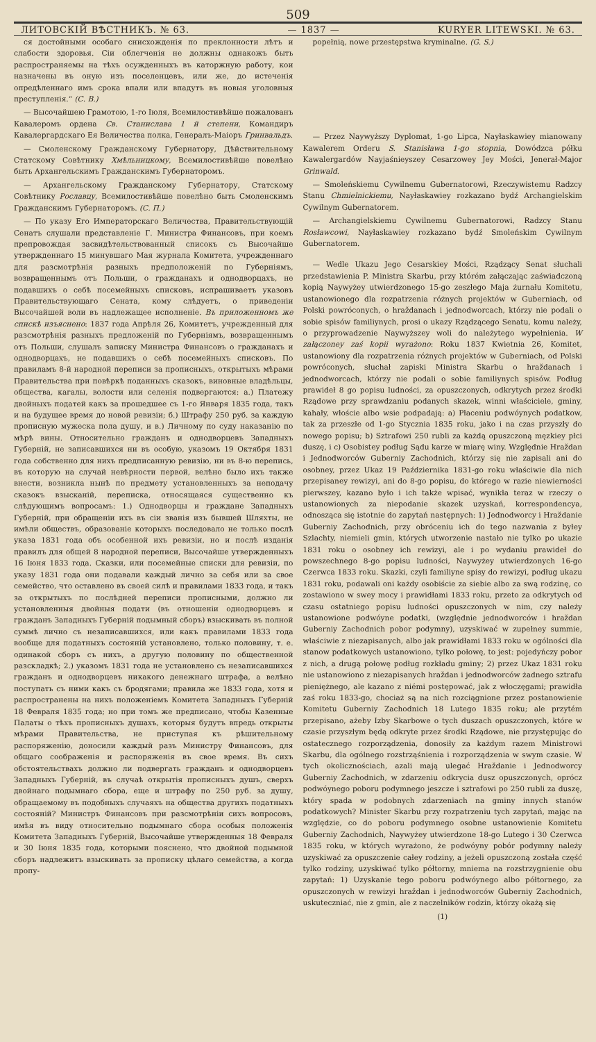509
ЛИТОВСКІЙ ВѢСТНИКЪ. № 63. — 1837 — KURYER LITEWSKI. № 63.
ся достойными особаго снисхожденія по преклонности лѣтъ и слабости здоровья. Сіи облегченія не должны однакожъ быть распространяемы на тѣхъ осужденныхъ въ каторжную работу, кои назначены въ оную изъ поселенцевъ, или же, до истеченія опредѣленнаго имъ срока впали или впадутъ въ новыя уголовныя преступленія.“ (С. В.)
— Высочайшею Грамотою, 1-го Іюля, Всемилостивѣйше пожалованъ Кавалеромъ ордена Св. Станислава 1 й степени, Командиръ Кавалергардскаго Ея Величества полка, Генералъ-Маіоръ Гринвальдъ.
— Смоленскому Гражданскому Губернатору, Дѣйствительному Статскому Совѣтнику Хмѣльницкому, Всемилостивѣйше повелѣно быть Архангельскимъ Гражданскимъ Губернаторомъ.
— Архангельскому Гражданскому Губернатору, Статскому Совѣтнику Рославцу, Всемилостивѣйше повелѣно быть Смоленскимъ Гражданскимъ Губернаторомъ. (С. П.)
— По указу Его Императорскаго Величества, Правительствующій Сенатъ слушали представленіе Г. Министра Финансовъ, при коемъ препровождая засвидѣтельствованный списокъ съ Высочайше утвержденнаго 15 минувшаго Мая журнала Комитета, учрежденнаго для разсмотрѣнія разныхъ предположеній по Губерніямъ, возвращеннымъ отъ Польши, о гражданахъ и однодворцахъ, не подавшихъ о себѣ посемейныхъ списковъ, испрашиваетъ указовъ Правительствующаго Сената, кому слѣдуетъ, о приведеніи Высочайшей воли въ надлежащее исполненіе. Въ приложенномъ же спискѣ изъяснено: 1837 года Апрѣля 26, Комитетъ, учрежденный для разсмотрѣнія разныхъ предложеній по Губерніямъ, возвращеннымъ отъ Польши, слушалъ записку Министра Финансовъ о гражданахъ и однодворцахъ, не подавшихъ о себѣ посемейныхъ списковъ. По правиламъ 8-й народной переписи за прописныхъ, открытыхъ мѣрами Правительства при повѣркѣ поданныхъ сказокъ, виновные владѣльцы, общества, кагалы, волости или селенія подвергаются: а.) Платежу двойныхъ податей какъ за прошедшее съ 1-го Января 1835 года, такъ и на будущее время до новой ревизіи; б.) Штрафу 250 руб. за каждую прописную мужеска пола душу, и в.) Личному по суду наказанію по мѣрѣ вины. Относительно гражданъ и однодворцевъ Западныхъ Губерній, не записавшихся ни въ особую, указомъ 19 Октября 1831 года собственно для нихъ предписанную ревизію, ни въ 8-ю перепись, въ которую на случай невѣрности первой, велѣно было ихъ также внести, возникла нынѣ по предмету установленныхъ за неподачу сказокъ взысканій, переписка, относящаяся существенно къ слѣдующимъ вопросамъ: 1.) Однодворцы и граждане Западныхъ Губерній, при обращеніи ихъ въ сіи званія изъ бывшей Шляхты, не имѣли обществъ, образованіе которыхъ последовало не только послѣ указа 1831 года объ особенной ихъ ревизіи, но и послѣ изданія правилъ для общей 8 народной переписи, Высочайше утвержденныхъ 16 Іюня 1833 года. Сказки, или посемейные списки для ревизіи, по указу 1831 года они подавали каждый лично за себя или за свое семейство, что оставлено въ своей силѣ и правилами 1833 года, и такъ за открытыхъ по послѣдней переписи прописными, должно ли установленныя двойныя подати (въ отношеніи однодворцевъ и гражданъ Западныхъ Губерній подымный сборъ) взыскивать въ полной суммѣ лично съ незаписавшихся, или какъ правилами 1833 года вообще для податныхъ состояній установлено, только половину, т. е. одинакой сборъ съ нихъ, а другую половину по общественной разскладкѣ; 2.) указомъ 1831 года не установлено съ незаписавшихся гражданъ и однодворцевъ никакого денежнаго штрафа, а велѣно поступать съ ними какъ съ бродягами; правила же 1833 года, хотя и распространены на нихъ положеніемъ Комитета Западныхъ Губерній 18 Февраля 1835 года; но при томъ же предписано, чтобы Казенные Палаты о тѣхъ прописныхъ душахъ, которыя будутъ впредь открыты мѣрами Правительства, не приступая къ рѣшительному распоряженію, доносили каждый разъ Министру Финансовъ, для общаго соображенія и распоряженія въ свое время. Въ сихъ обстоятельствахъ должно ли подвергать гражданъ и однодворцевъ Западныхъ Губерній, въ случаѣ открытія прописныхъ душъ, сверхъ двойнаго подымнаго сбора, еще и штрафу по 250 руб. за душу, обращаемому въ подобныхъ случаяхъ на общества другихъ податныхъ состояній? Министръ Финансовъ при разсмотрѣніи сихъ вопросовъ, имѣя въ виду относительно подымнаго сбора особыя положенія Комитета Западныхъ Губерній, Высочайше утвержденныя 18 Февраля и 30 Іюня 1835 года, которыми пояснено, что двойной подымной сборъ надлежитъ взыскивать за прописку цѣлаго семейства, а когда пропу-
popełnią, nowe przestępstwa kryminalne. (G. S.)
— Przez Naywyższy Dyplomat, 1-go Lipca, Nayłaskawiey mianowany Kawalerem Orderu S. Stanisława 1-go stopnia, Dowódzca półku Kawalergardów Nayjaśnieyszey Cesarzowey Jey Mości, Jenerał-Major Grinwald.
— Smoleńskiemu Cywilnemu Gubernatorowi, Rzeczywistemu Radzcy Stanu Chmielnickiemu, Nayłaskawiey rozkazano bydź Archangielskim Cywilnym Gubernatorem.
— Archangielskiemu Cywilnemu Gubernatorowi, Radzcy Stanu Rosławcowi, Nayłaskawiey rozkazano bydź Smoleńskim Cywilnym Gubernatorem.
— Wedle Ukazu Jego Cesarskiey Mości, Rządzący Senat słuchali przedstawienia P. Ministra Skarbu, przy którém załączając zaświadczoną kopią Naywyżey utwierdzonego 15-go zeszłego Maja żurnału Komitetu, ustanowionego dla rozpatrzenia różnych projektów w Guberniach, od Polski powróconych, o hraždanach i jednodworcach, którzy nie podali o sobie spisów familiynych, prosi o ukazy Rządzącego Senatu, komu należy, o przyprowadzenie Naywyższey woli do należytego wypełnienia. W załączoney zaś kopii wyrażono: Roku 1837 Kwietnia 26, Komitet, ustanowiony dla rozpatrzenia różnych projektów w Guberniach, od Polski powróconych, słuchał zapiski Ministra Skarbu o hraždanach i jednodworcach, którzy nie podali o sobie familiynych spisów. Podług prawideł 8 go popisu ludności, za opuszczonych, odkrytych przez środki Rządowe przy sprawdzaniu podanych skazek, winni właściciele, gminy, kahały, włoście albo wsie podpadają: a) Płaceniu podwóynych podatkow, tak za przeszłe od 1-go Stycznia 1835 roku, jako i na czas przyszły do nowego popisu; b) Sztrafowi 250 rubli za każdą opuszczoną męzkiey płci duszę, i c) Osobistey podług Sądu karze w miarę winy. Względnie Hraždan i Jednodworców Guberniy Zachodnich, którzy się nie zapisali ani do osobney, przez Ukaz 19 Października 1831-go roku właściwie dla nich przepisaney rewizyi, ani do 8-go popisu, do którego w razie niewierności pierwszey, kazano było i ich także wpisać, wynikła teraz w rzeczy o ustanowionych za niepodanie skazek uzyskań, korrespondencya, odnosząca się istotnie do zapytań następnych: 1) Jednodworcy i Hraždanie Guberniy Zachodnich, przy obróceniu ich do tego nazwania z byłey Szlachty, niemieli gmin, których utworzenie nastało nie tylko po ukazie 1831 roku o osobney ich rewizyi, ale i po wydaniu prawideł do powszechnego 8-go popisu ludności, Naywyżey utwierdzonych 16-go Czerwca 1833 roku. Skazki, czyli familiyne spisy do rewizyi, podług ukazu 1831 roku, podawali oni każdy osobiście za siebie albo za swą rodzinę, co zostawiono w swey mocy i prawidłami 1833 roku, przeto za odkrytych od czasu ostatniego popisu ludności opuszczonych w nim, czy należy ustanowione podwóyne podatki, (względnie jednodworców i hraždan Guberniy Zachodnich pobor podymny), uzyskiwać w zupełney summie, właściwie z niezapisanych, albo jak prawidłami 1833 roku w ogólności dla stanow podatkowych ustanowiono, tylko połowę, to jest: pojedyńczy pobor z nich, a drugą połowę podług rozkładu gminy; 2) przez Ukaz 1831 roku nie ustanowiono z niezapisanych hraždan i jednodworców żadnego sztrafu pieniężnego, ale kazano z niémi postępować, jak z włoczęgami; prawidła zaś roku 1833-go, chociaż są na nich rozciągnione przez postanowienie Komitetu Guberniy Zachodnich 18 Lutego 1835 roku; ale przytém przepisano, ażeby Izby Skarbowe o tych duszach opuszczonych, które w czasie przyszłym będą odkryte przez środki Rządowe, nie przystępując do ostatecznego rozporządzenia, donosiły za każdym razem Ministrowi Skarbu, dla ogólnego rozstrząśnienia i rozporządzenia w swym czasie. W tych okolicznościach, azali mają ulegać Hraždanie i Jednodworcy Guberniy Zachodnich, w zdarzeniu odkrycia dusz opuszczonych, oprócz podwóynego poboru podymnego jeszcze i sztrafowi po 250 rubli za duszę, który spada w podobnych zdarzeniach na gminy innych stanów podatkowych? Minister Skarbu przy rozpatrzeniu tych zapytań, mając na względzie, co do poboru podymnego osobne ustanowienie Komitetu Guberniy Zachodnich, Naywyżey utwierdzone 18-go Lutego i 30 Czerwca 1835 roku, w których wyrażono, że podwóyny pobór podymny należy uzyskiwać za opuszczenie całey rodziny, a jeżeli opuszczoną została część tylko rodziny, uzyskiwać tylko półtorny, mniema na rozstrzygnienie obu zapytań: 1) Uzyskanie tego poboru podwóynego albo półtornego, za opuszczonych w rewizyi hraždan i jednodworców Guberniy Zachodnich, uskuteczniać, nie z gmin, ale z naczelników rodzin, którzy okażą się
(1)